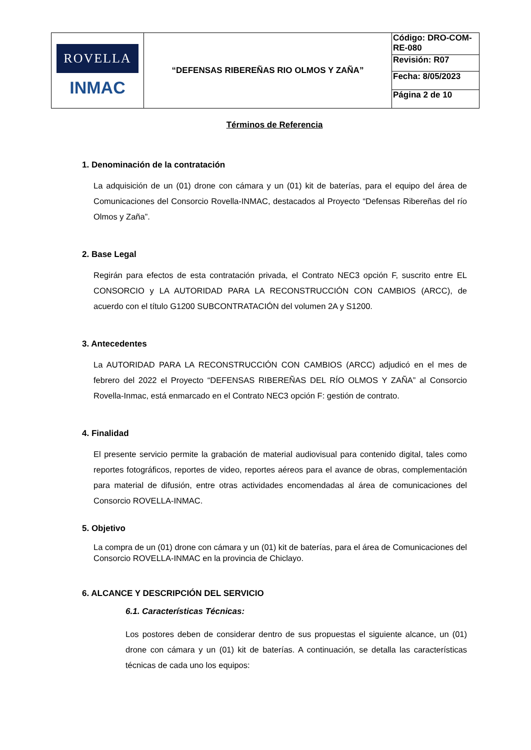| ROVELLA INMAC | “DEFENSAS RIBEREÑAS RIO OLMOS Y ZAÑA” | Código: DRO-COM-RE-080 |
| | | Revisión: R07 |
| | | Fecha: 8/05/2023 |
| | | Página 2 de 10 |
Términos de Referencia
1. Denominación de la contratación
La adquisición de un (01) drone con cámara y un (01) kit de baterías, para el equipo del área de Comunicaciones del Consorcio Rovella-INMAC, destacados al Proyecto “Defensas Ribereñas del río Olmos y Zaña”.
2. Base Legal
Regirán para efectos de esta contratación privada, el Contrato NEC3 opción F, suscrito entre EL CONSORCIO y LA AUTORIDAD PARA LA RECONSTRUCCIÓN CON CAMBIOS (ARCC), de acuerdo con el título G1200 SUBCONTRATACIÓN del volumen 2A y S1200.
3. Antecedentes
La AUTORIDAD PARA LA RECONSTRUCCIÓN CON CAMBIOS (ARCC) adjudicó en el mes de febrero del 2022 el Proyecto “DEFENSAS RIBEREÑAS DEL RÍO OLMOS Y ZAÑA” al Consorcio Rovella-Inmac, está enmarcado en el Contrato NEC3 opción F: gestión de contrato.
4. Finalidad
El presente servicio permite la grabación de material audiovisual para contenido digital, tales como reportes fotográficos, reportes de video, reportes aéreos para el avance de obras, complementación para material de difusión, entre otras actividades encomendadas al área de comunicaciones del Consorcio ROVELLA-INMAC.
5. Objetivo
La compra de un (01) drone con cámara y un (01) kit de baterías, para el área de Comunicaciones del Consorcio ROVELLA-INMAC en la provincia de Chiclayo.
6. ALCANCE Y DESCRIPCIÓN DEL SERVICIO
6.1. Características Técnicas:
Los postores deben de considerar dentro de sus propuestas el siguiente alcance, un (01) drone con cámara y un (01) kit de baterías. A continuación, se detalla las características técnicas de cada uno los equipos: